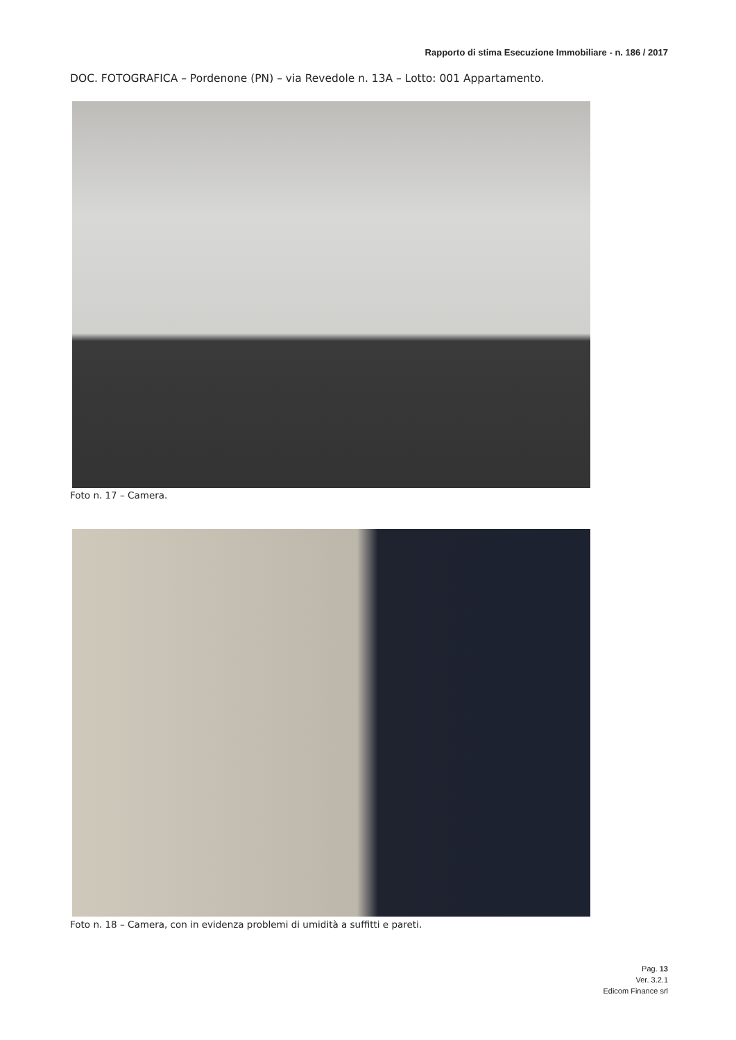Rapporto di stima Esecuzione Immobiliare - n. 186 / 2017
DOC. FOTOGRAFICA – Pordenone (PN) – via Revedole n. 13A – Lotto: 001 Appartamento.
Foto n. 17 – Camera.
Foto n. 18 – Camera, con in evidenza problemi di umidità a suffitti e pareti.
Pag. 13
Ver. 3.2.1
Edicom Finance srl